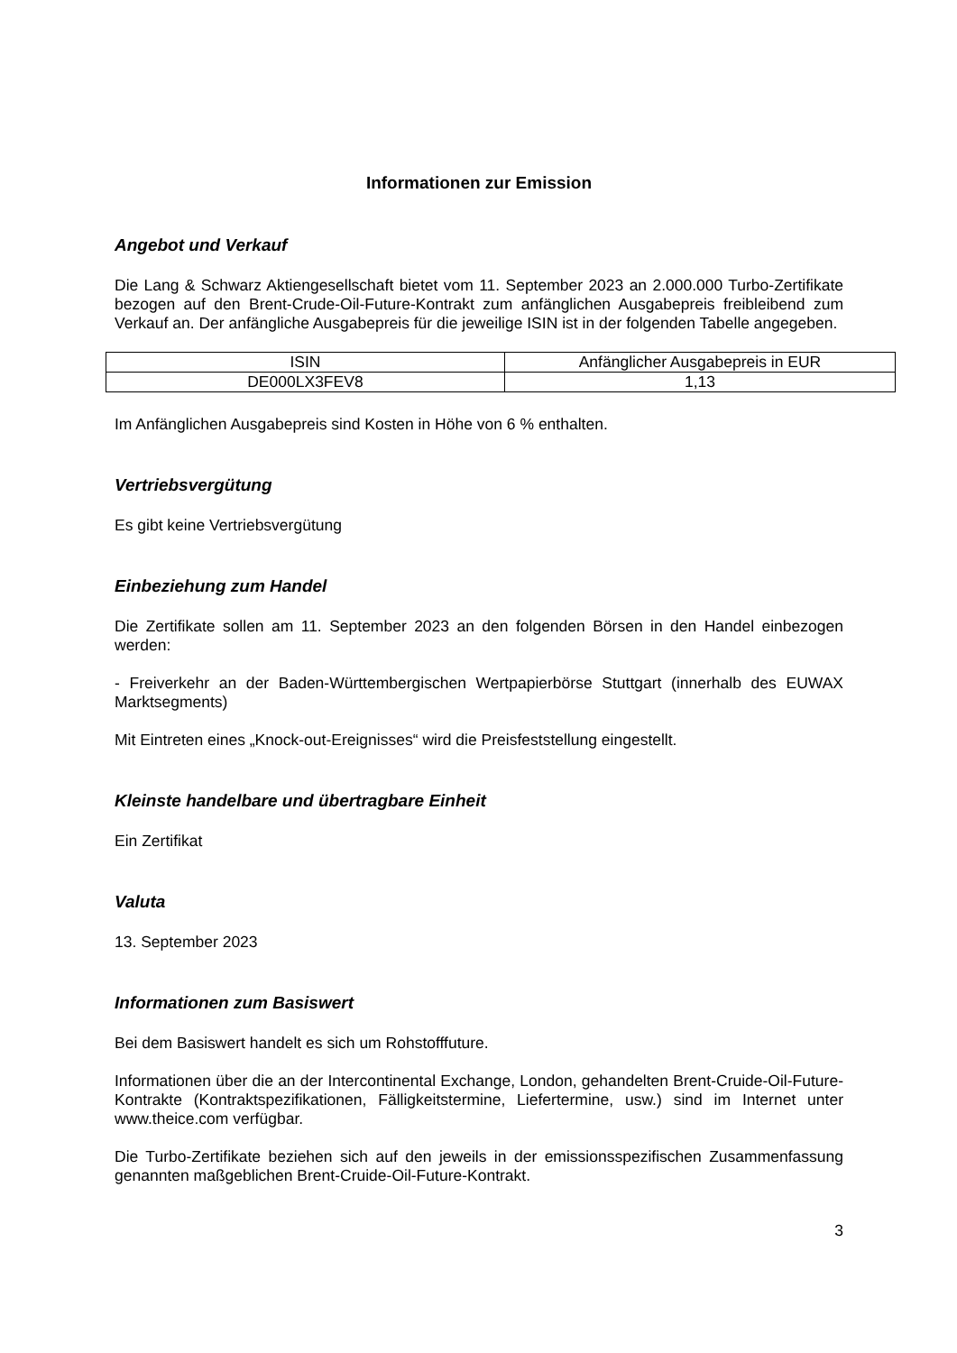Informationen zur Emission
Angebot und Verkauf
Die Lang & Schwarz Aktiengesellschaft bietet vom 11. September 2023 an 2.000.000 Turbo-Zertifikate bezogen auf den Brent-Crude-Oil-Future-Kontrakt zum anfänglichen Ausgabepreis freibleibend zum Verkauf an. Der anfängliche Ausgabepreis für die jeweilige ISIN ist in der folgenden Tabelle angegeben.
| ISIN | Anfänglicher Ausgabepreis in EUR |
| --- | --- |
| DE000LX3FEV8 | 1,13 |
Im Anfänglichen Ausgabepreis sind Kosten in Höhe von 6 % enthalten.
Vertriebsvergütung
Es gibt keine Vertriebsvergütung
Einbeziehung zum Handel
Die Zertifikate sollen am 11. September 2023 an den folgenden Börsen in den Handel einbezogen werden:
- Freiverkehr an der Baden-Württembergischen Wertpapierbörse Stuttgart (innerhalb des EUWAX Marktsegments)
Mit Eintreten eines „Knock-out-Ereignisses“ wird die Preisfeststellung eingestellt.
Kleinste handelbare und übertragbare Einheit
Ein Zertifikat
Valuta
13. September 2023
Informationen zum Basiswert
Bei dem Basiswert handelt es sich um Rohstofffuture.
Informationen über die an der Intercontinental Exchange, London, gehandelten Brent-Cruide-Oil-Future-Kontrakte (Kontraktspezifikationen, Fälligkeitstermine, Liefertermine, usw.) sind im Internet unter www.theice.com verfügbar.
Die Turbo-Zertifikate beziehen sich auf den jeweils in der emissionsspezifischen Zusammenfassung genannten maßgeblichen Brent-Cruide-Oil-Future-Kontrakt.
3